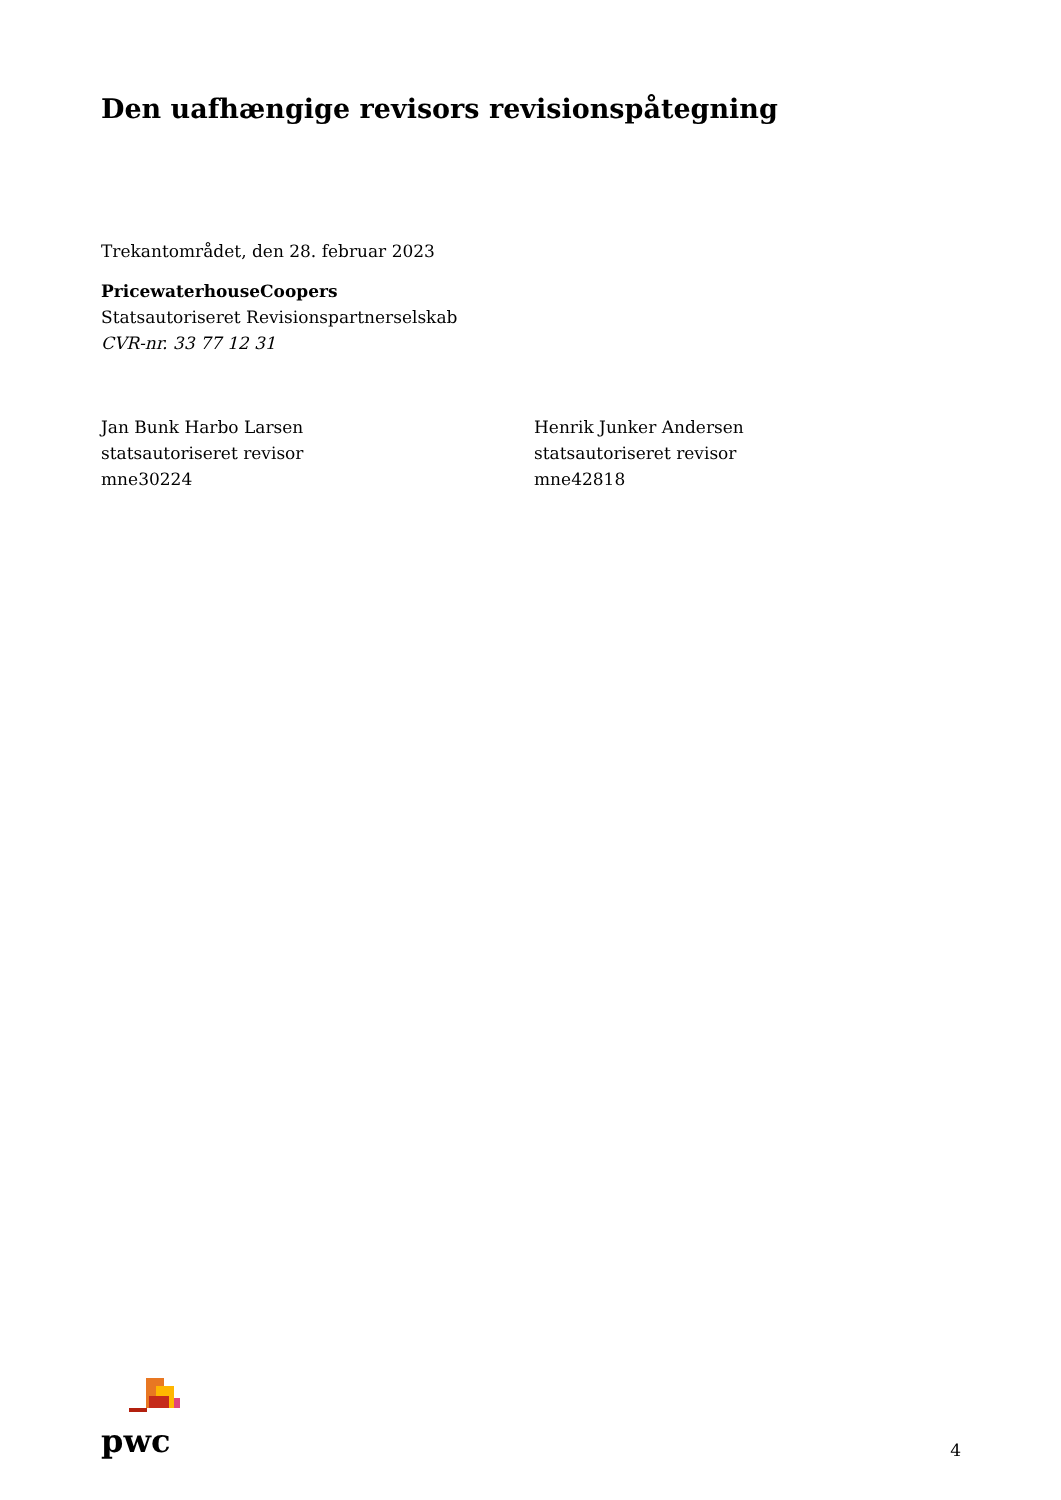Den uafhængige revisors revisionspåtegning
Trekantområdet, den 28. februar 2023
PricewaterhouseCoopers
Statsautoriseret Revisionspartnerselskab
CVR-nr. 33 77 12 31
Jan Bunk Harbo Larsen
statsautoriseret revisor
mne30224
Henrik Junker Andersen
statsautoriseret revisor
mne42818
pwc
4